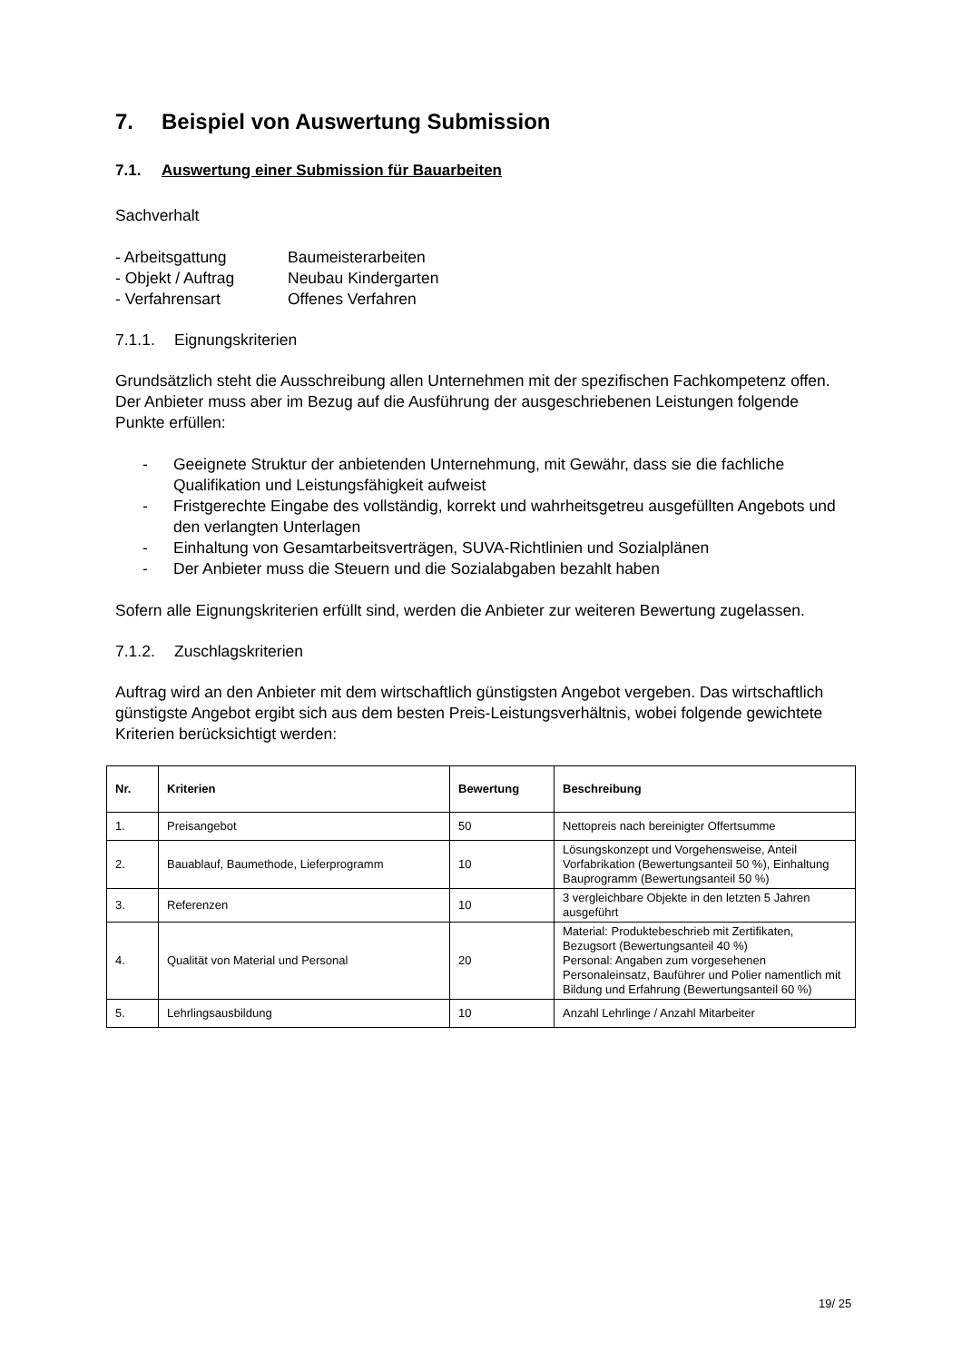7. Beispiel von Auswertung Submission
7.1. Auswertung einer Submission für Bauarbeiten
Sachverhalt
- Arbeitsgattung Baumeisterarbeiten
- Objekt / Auftrag Neubau Kindergarten
- Verfahrensart Offenes Verfahren
7.1.1. Eignungskriterien
Grundsätzlich steht die Ausschreibung allen Unternehmen mit der spezifischen Fachkompetenz offen. Der Anbieter muss aber im Bezug auf die Ausführung der ausgeschriebenen Leistungen folgende Punkte erfüllen:
- Geeignete Struktur der anbietenden Unternehmung, mit Gewähr, dass sie die fachliche Qualifikation und Leistungsfähigkeit aufweist
- Fristgerechte Eingabe des vollständig, korrekt und wahrheitsgetreu ausgefüllten Angebots und den verlangten Unterlagen
- Einhaltung von Gesamtarbeitsverträgen, SUVA-Richtlinien und Sozialplänen
- Der Anbieter muss die Steuern und die Sozialabgaben bezahlt haben
Sofern alle Eignungskriterien erfüllt sind, werden die Anbieter zur weiteren Bewertung zugelassen.
7.1.2. Zuschlagskriterien
Auftrag wird an den Anbieter mit dem wirtschaftlich günstigsten Angebot vergeben. Das wirtschaftlich günstigste Angebot ergibt sich aus dem besten Preis-Leistungsverhältnis, wobei folgende gewichtete Kriterien berücksichtigt werden:
| Nr. | Kriterien | Bewertung | Beschreibung |
| --- | --- | --- | --- |
| 1. | Preisangebot | 50 | Nettopreis nach bereinigter Offertsumme |
| 2. | Bauablauf, Baumethode, Lieferprogramm | 10 | Lösungskonzept und Vorgehensweise, Anteil Vorfabrikation (Bewertungsanteil 50 %), Einhaltung Bauprogramm (Bewertungsanteil 50 %) |
| 3. | Referenzen | 10 | 3 vergleichbare Objekte in den letzten 5 Jahren ausgeführt |
| 4. | Qualität von Material und Personal | 20 | Material: Produktebeschrieb mit Zertifikaten, Bezugsort (Bewertungsanteil 40 %) Personal: Angaben zum vorgesehenen Personaleinsatz, Bauführer und Polier namentlich mit Bildung und Erfahrung (Bewertungsanteil 60 %) |
| 5. | Lehrlingsausbildung | 10 | Anzahl Lehrlinge / Anzahl Mitarbeiter |
19/ 25